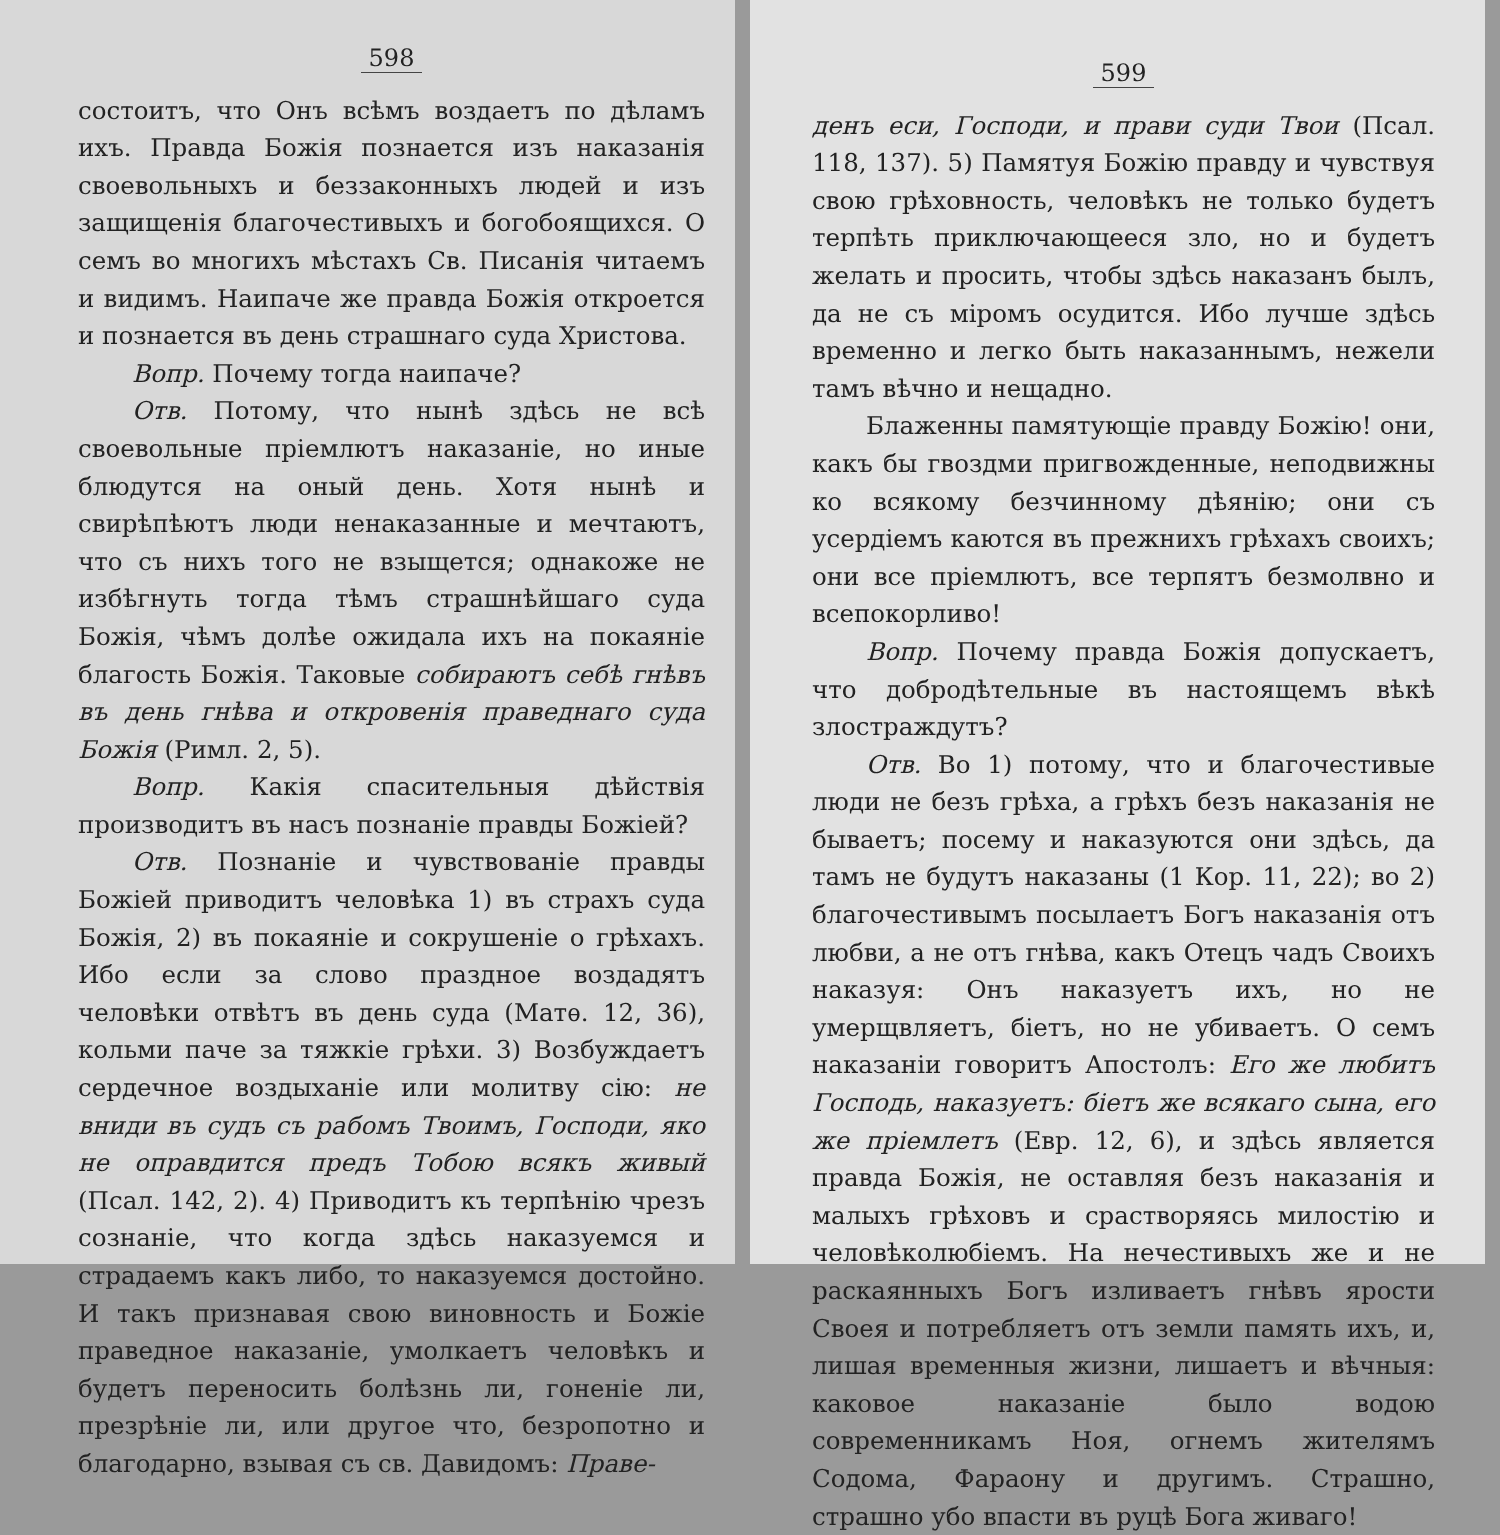598
состоитъ, что Онъ всѣмъ воздаетъ по дѣламъ ихъ. Правда Божія познается изъ наказанія своевольныхъ и беззаконныхъ людей и изъ защищенія благочестивыхъ и богобоящихся. О семъ во многихъ мѣстахъ Св. Писанія читаемъ и видимъ. Наипаче же правда Божія откроется и познается въ день страшнаго суда Христова.
Вопр. Почему тогда наипаче?
Отв. Потому, что нынѣ здѣсь не всѣ своевольные пріемлютъ наказаніе, но иные блюдутся на оный день. Хотя нынѣ и свирѣпѣютъ люди ненаказанные и мечтаютъ, что съ нихъ того не взыщется; однакоже не избѣгнуть тогда тѣмъ страшнѣйшаго суда Божія, чѣмъ долѣе ожидала ихъ на покаяніе благость Божія. Таковые собираютъ себѣ гнѣвъ въ день гнѣва и откровенія праведнаго суда Божія (Римл. 2, 5).
Вопр. Какія спасительныя дѣйствія производитъ въ насъ познаніе правды Божіей?
Отв. Познаніе и чувствованіе правды Божіей приводитъ человѣка 1) въ страхъ суда Божія, 2) въ покаяніе и сокрушеніе о грѣхахъ. Ибо если за слово праздное воздадятъ человѣки отвѣтъ въ день суда (Матѳ. 12, 36), кольми паче за тяжкіе грѣхи. 3) Возбуждаетъ сердечное воздыханіе или молитву сію: не вниди въ судъ съ рабомъ Твоимъ, Господи, яко не оправдится предъ Тобою всякъ живый (Псал. 142, 2). 4) Приводитъ къ терпѣнію чрезъ сознаніе, что когда здѣсь наказуемся и страдаемъ какъ либо, то наказуемся достойно. И такъ признавая свою виновность и Божіе праведное наказаніе, умолкаетъ человѣкъ и будетъ переносить болѣзнь ли, гоненіе ли, презрѣніе ли, или другое что, безропотно и благодарно, взывая съ св. Давидомъ: Праве-
599
денъ еси, Господи, и прави суди Твои (Псал. 118, 137). 5) Памятуя Божію правду и чувствуя свою грѣховность, человѣкъ не только будетъ терпѣть приключающееся зло, но и будетъ желать и просить, чтобы здѣсь наказанъ былъ, да не съ міромъ осудится. Ибо лучше здѣсь временно и легко быть наказаннымъ, нежели тамъ вѣчно и нещадно.
Блаженны памятующіе правду Божію! они, какъ бы гвоздми пригвожденные, неподвижны ко всякому безчинному дѣянію; они съ усердіемъ каются въ прежнихъ грѣхахъ своихъ; они все пріемлютъ, все терпятъ безмолвно и всепокорливо!
Вопр. Почему правда Божія допускаетъ, что добродѣтельные въ настоящемъ вѣкѣ злостраждутъ?
Отв. Во 1) потому, что и благочестивые люди не безъ грѣха, а грѣхъ безъ наказанія не бываетъ; посему и наказуются они здѣсь, да тамъ не будутъ наказаны (1 Кор. 11, 22); во 2) благочестивымъ посылаетъ Богъ наказанія отъ любви, а не отъ гнѣва, какъ Отецъ чадъ Своихъ наказуя: Онъ наказуетъ ихъ, но не умерщвляетъ, біетъ, но не убиваетъ. О семъ наказаніи говоритъ Апостолъ: Его же любитъ Господь, наказуетъ: біетъ же всякаго сына, его же пріемлетъ (Евр. 12, 6), и здѣсь является правда Божія, не оставляя безъ наказанія и малыхъ грѣховъ и срастворяясь милостію и человѣколюбіемъ. На нечестивыхъ же и не раскаянныхъ Богъ изливаетъ гнѣвъ ярости Своея и потребляетъ отъ земли память ихъ, и, лишая временныя жизни, лишаетъ и вѣчныя: каковое наказаніе было водою современникамъ Ноя, огнемъ жителямъ Содома, Фараону и другимъ. Страшно, страшно убо впасти въ руцѣ Бога живаго!